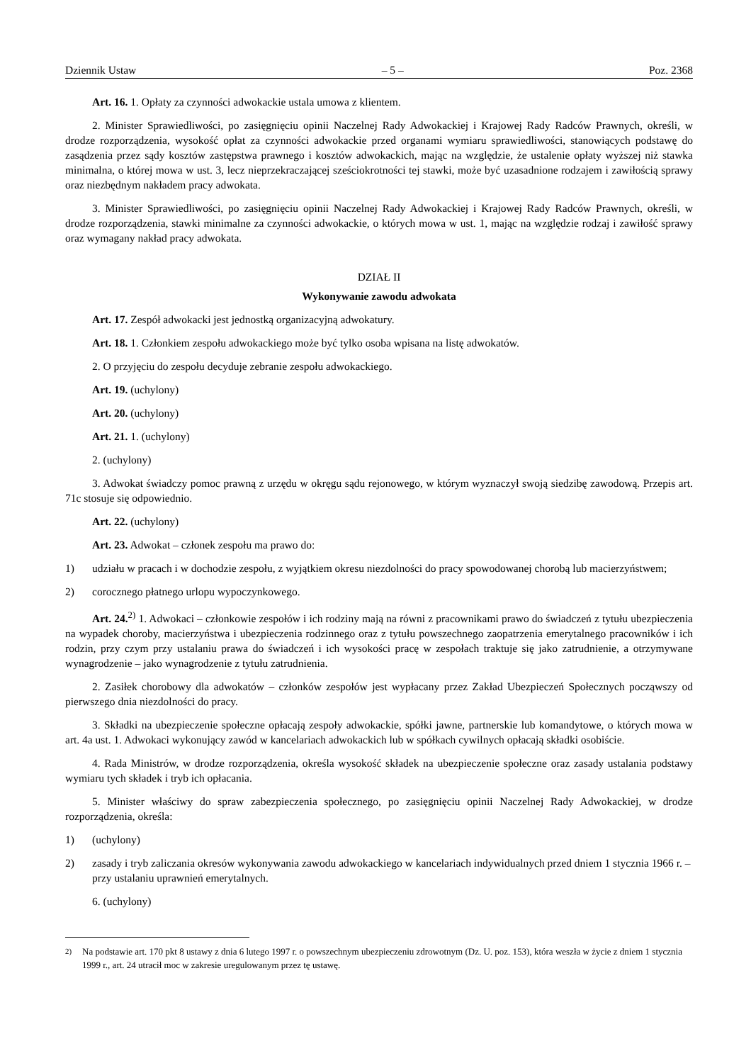Dziennik Ustaw – 5 – Poz. 2368
Art. 16. 1. Opłaty za czynności adwokackie ustala umowa z klientem.
2. Minister Sprawiedliwości, po zasięgnięciu opinii Naczelnej Rady Adwokackiej i Krajowej Rady Radców Prawnych, określi, w drodze rozporządzenia, wysokość opłat za czynności adwokackie przed organami wymiaru sprawiedliwości, stanowiących podstawę do zasądzenia przez sądy kosztów zastępstwa prawnego i kosztów adwokackich, mając na względzie, że ustalenie opłaty wyższej niż stawka minimalna, o której mowa w ust. 3, lecz nieprzekraczającej sześciokrotności tej stawki, może być uzasadnione rodzajem i zawiłością sprawy oraz niezbędnym nakładem pracy adwokata.
3. Minister Sprawiedliwości, po zasięgnięciu opinii Naczelnej Rady Adwokackiej i Krajowej Rady Radców Prawnych, określi, w drodze rozporządzenia, stawki minimalne za czynności adwokackie, o których mowa w ust. 1, mając na względzie rodzaj i zawiłość sprawy oraz wymagany nakład pracy adwokata.
DZIAŁ II
Wykonywanie zawodu adwokata
Art. 17. Zespół adwokacki jest jednostką organizacyjną adwokatury.
Art. 18. 1. Członkiem zespołu adwokackiego może być tylko osoba wpisana na listę adwokatów.
2. O przyjęciu do zespołu decyduje zebranie zespołu adwokackiego.
Art. 19. (uchylony)
Art. 20. (uchylony)
Art. 21. 1. (uchylony)
2. (uchylony)
3. Adwokat świadczy pomoc prawną z urzędu w okręgu sądu rejonowego, w którym wyznaczył swoją siedzibę zawodową. Przepis art. 71c stosuje się odpowiednio.
Art. 22. (uchylony)
Art. 23. Adwokat – członek zespołu ma prawo do:
1) udziału w pracach i w dochodzie zespołu, z wyjątkiem okresu niezdolności do pracy spowodowanej chorobą lub macierzyństwem;
2) corocznego płatnego urlopu wypoczynkowego.
Art. 24.<sup>2)</sup> 1. Adwokaci – członkowie zespołów i ich rodziny mają na równi z pracownikami prawo do świadczeń z tytułu ubezpieczenia na wypadek choroby, macierzyństwa i ubezpieczenia rodzinnego oraz z tytułu powszechnego zaopatrzenia emerytalnego pracowników i ich rodzin, przy czym przy ustalaniu prawa do świadczeń i ich wysokości pracę w zespołach traktuje się jako zatrudnienie, a otrzymywane wynagrodzenie – jako wynagrodzenie z tytułu zatrudnienia.
2. Zasiłek chorobowy dla adwokatów – członków zespołów jest wypłacany przez Zakład Ubezpieczeń Społecznych począwszy od pierwszego dnia niezdolności do pracy.
3. Składki na ubezpieczenie społeczne opłacają zespoły adwokackie, spółki jawne, partnerskie lub komandytowe, o których mowa w art. 4a ust. 1. Adwokaci wykonujący zawód w kancelariach adwokackich lub w spółkach cywilnych opłacają składki osobiście.
4. Rada Ministrów, w drodze rozporządzenia, określa wysokość składek na ubezpieczenie społeczne oraz zasady ustalania podstawy wymiaru tych składek i tryb ich opłacania.
5. Minister właściwy do spraw zabezpieczenia społecznego, po zasięgnięciu opinii Naczelnej Rady Adwokackiej, w drodze rozporządzenia, określa:
1) (uchylony)
2) zasady i tryb zaliczania okresów wykonywania zawodu adwokackiego w kancelariach indywidualnych przed dniem 1 stycznia 1966 r. – przy ustalaniu uprawnień emerytalnych.
6. (uchylony)
<sup>2)</sup> Na podstawie art. 170 pkt 8 ustawy z dnia 6 lutego 1997 r. o powszechnym ubezpieczeniu zdrowotnym (Dz. U. poz. 153), która weszła w życie z dniem 1 stycznia 1999 r., art. 24 utracił moc w zakresie uregulowanym przez tę ustawę.